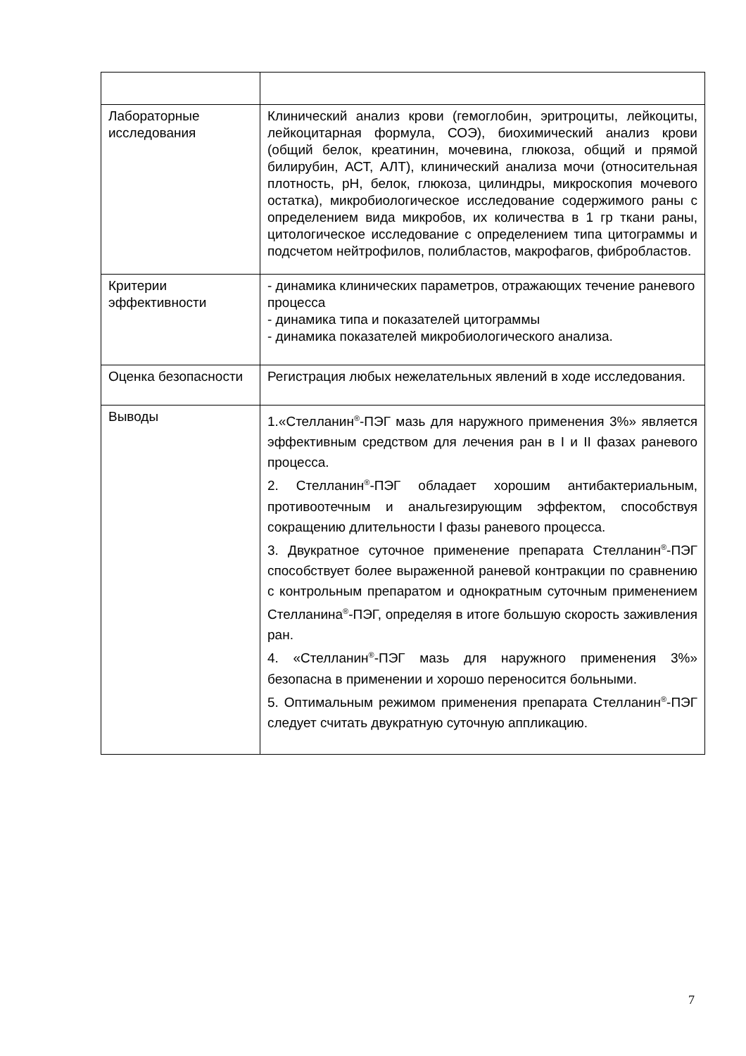| Лабораторные исследования | Клинический анализ крови (гемоглобин, эритроциты, лейкоциты, лейкоцитарная формула, СОЭ), биохимический анализ крови (общий белок, креатинин, мочевина, глюкоза, общий и прямой билирубин, АСТ, АЛТ), клинический анализа мочи (относительная плотность, pH, белок, глюкоза, цилиндры, микроскопия мочевого остатка), микробиологическое исследование содержимого раны с определением вида микробов, их количества в 1 гр ткани раны, цитологическое исследование с определением типа цитограммы и подсчетом нейтрофилов, полибластов, макрофагов, фибробластов. |
| Критерии эффективности | - динамика клинических параметров, отражающих течение раневого процесса - динамика типа и показателей цитограммы - динамика показателей микробиологического анализа. |
| Оценка безопасности | Регистрация любых нежелательных явлений в ходе исследования. |
| Выводы | 1.«Стелланин<sup>®</sup>-ПЭГ мазь для наружного применения 3%» является эффективным средством для лечения ран в I и II фазах раневого процесса. 2. Стелланин<sup>®</sup>-ПЭГ обладает хорошим антибактериальным, противоотечным и анальгезирующим эффектом, способствуя сокращению длительности I фазы раневого процесса. 3. Двукратное суточное применение препарата Стелланин<sup>®</sup>-ПЭГ способствует более выраженной раневой контракции по сравнению с контрольным препаратом и однократным суточным применением Стелланина<sup>®</sup>-ПЭГ, определяя в итоге большую скорость заживления ран. 4. «Стелланин<sup>®</sup>-ПЭГ мазь для наружного применения 3%» безопасна в применении и хорошо переносится больными. 5. Оптимальным режимом применения препарата Стелланин<sup>®</sup>-ПЭГ следует считать двукратную суточную аппликацию. |
7